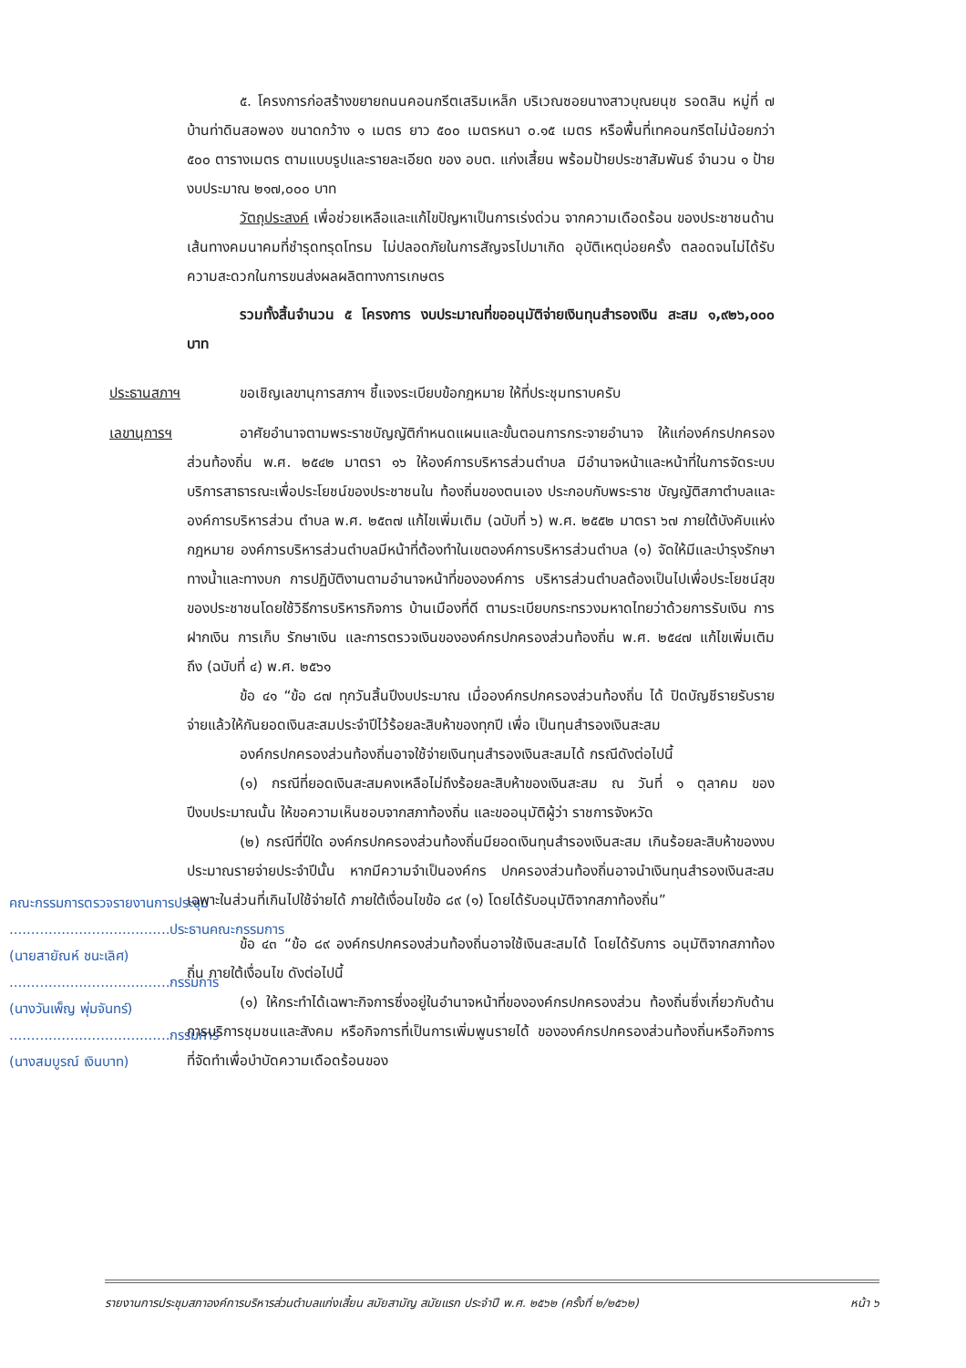๕. โครงการก่อสร้างขยายถนนคอนกรีตเสริมเหล็ก บริเวณซอยนางสาวบุณยนุช รอดสิน หมู่ที่ ๗ บ้านท่าดินสอพอง ขนาดกว้าง ๑ เมตร ยาว ๕๐๐ เมตรหนา ๐.๑๕ เมตร หรือพื้นที่เทคอนกรีตไม่น้อยกว่า ๕๐๐ ตารางเมตร ตามแบบรูปและรายละเอียด ของ อบต. แก่งเสี้ยน พร้อมป้ายประชาสัมพันธ์ จำนวน ๑ ป้าย งบประมาณ ๒๑๗,๐๐๐ บาท
วัตถุประสงค์ เพื่อช่วยเหลือและแก้ไขปัญหาเป็นการเร่งด่วน จากความเดือดร้อน ของประชาชนด้านเส้นทางคมนาคมที่ชำรุดทรุดโทรม ไม่ปลอดภัยในการสัญจรไปมาเกิด อุบัติเหตุบ่อยครั้ง ตลอดจนไม่ได้รับความสะดวกในการขนส่งผลผลิตทางการเกษตร
รวมทั้งสิ้นจำนวน ๕ โครงการ งบประมาณที่ขออนุมัติจ่ายเงินทุนสำรองเงิน สะสม ๑,๙๒๖,๐๐๐ บาท
ประธานสภาฯ ขอเชิญเลขานุการสภาฯ ชี้แจงระเบียบข้อกฎหมาย ให้ที่ประชุมทราบครับ
เลขานุการฯ
คณะกรรมการตรวจรายงานการประชุม
.....................................ประธานคณะกรรมการ
(นายสายัณห์ ชนะเลิศ)
.....................................กรรมการ
(นางวันเพ็ญ พุ่มจันทร์)
.....................................กรรมการ
(นางสมบูรณ์ เงินบาท)
อาศัยอำนาจตามพระราชบัญญัติกำหนดแผนและขั้นตอนการกระจายอำนาจ ให้แก่องค์กรปกครองส่วนท้องถิ่น พ.ศ. ๒๕๔๒ มาตรา ๑๖ ให้องค์การบริหารส่วนตำบล มีอำนาจหน้าและหน้าที่ในการจัดระบบบริการสาธารณะเพื่อประโยชน์ของประชาชนใน ท้องถิ่นของตนเอง ประกอบกับพระราช บัญญัติสภาตำบลและองค์การบริหารส่วน ตำบล พ.ศ. ๒๕๓๗ แก้ไขเพิ่มเติม (ฉบับที่ ๖) พ.ศ. ๒๕๕๒ มาตรา ๖๗ ภายใต้บังคับแห่ง กฎหมาย องค์การบริหารส่วนตำบลมีหน้าที่ต้องทำในเขตองค์การบริหารส่วนตำบล (๑) จัดให้มีและบำรุงรักษาทางน้ำและทางบก การปฏิบัติงานตามอำนาจหน้าที่ขององค์การ บริหารส่วนตำบลต้องเป็นไปเพื่อประโยชน์สุขของประชาชนโดยใช้วิธีการบริหารกิจการ บ้านเมืองที่ดี ตามระเบียบกระทรวงมหาดไทยว่าด้วยการรับเงิน การฝากเงิน การเก็บ รักษาเงิน และการตรวจเงินขององค์กรปกครองส่วนท้องถิ่น พ.ศ. ๒๕๔๗ แก้ไขเพิ่มเติม ถึง (ฉบับที่ ๔) พ.ศ. ๒๕๖๑
ข้อ ๔๑ “ข้อ ๘๗ ทุกวันสิ้นปีงบประมาณ เมื่อองค์กรปกครองส่วนท้องถิ่น ได้ ปิดบัญชีรายรับรายจ่ายแล้วให้กันยอดเงินสะสมประจำปีไว้ร้อยละสิบห้าของทุกปี เพื่อ เป็นทุนสำรองเงินสะสม
องค์กรปกครองส่วนท้องถิ่นอาจใช้จ่ายเงินทุนสำรองเงินสะสมได้ กรณีดังต่อไปนี้
(๑) กรณีที่ยอดเงินสะสมคงเหลือไม่ถึงร้อยละสิบห้าของเงินสะสม ณ วันที่ ๑ ตุลาคม ของปีงบประมาณนั้น ให้ขอความเห็นชอบจากสภาท้องถิ่น และขออนุมัติผู้ว่า ราชการจังหวัด
(๒) กรณีที่ปีใด องค์กรปกครองส่วนท้องถิ่นมียอดเงินทุนสำรองเงินสะสม เกินร้อยละสิบห้าของงบประมาณรายจ่ายประจำปีนั้น หากมีความจำเป็นองค์กร ปกครองส่วนท้องถิ่นอาจนำเงินทุนสำรองเงินสะสมเฉพาะในส่วนที่เกินไปใช้จ่ายได้ ภายใต้เงื่อนไขข้อ ๘๙ (๑) โดยได้รับอนุมัติจากสภาท้องถิ่น”
ข้อ ๔๓ “ข้อ ๘๙ องค์กรปกครองส่วนท้องถิ่นอาจใช้เงินสะสมได้ โดยได้รับการ อนุมัติจากสภาท้องถิ่น ภายใต้เงื่อนไข ดังต่อไปนี้
(๑) ให้กระทำได้เฉพาะกิจการซึ่งอยู่ในอำนาจหน้าที่ขององค์กรปกครองส่วน ท้องถิ่นซึ่งเกี่ยวกับด้านการบริการชุมชนและสังคม หรือกิจการที่เป็นการเพิ่มพูนรายได้ ขององค์กรปกครองส่วนท้องถิ่นหรือกิจการที่จัดทำเพื่อบำบัดความเดือดร้อนของ
รายงานการประชุมสภาองค์การบริหารส่วนตำบลแก่งเสี้ยน สมัยสามัญ สมัยแรก ประจำปี พ.ศ. ๒๕๖๒ (ครั้งที่ ๒/๒๕๖๒) หน้า ๖